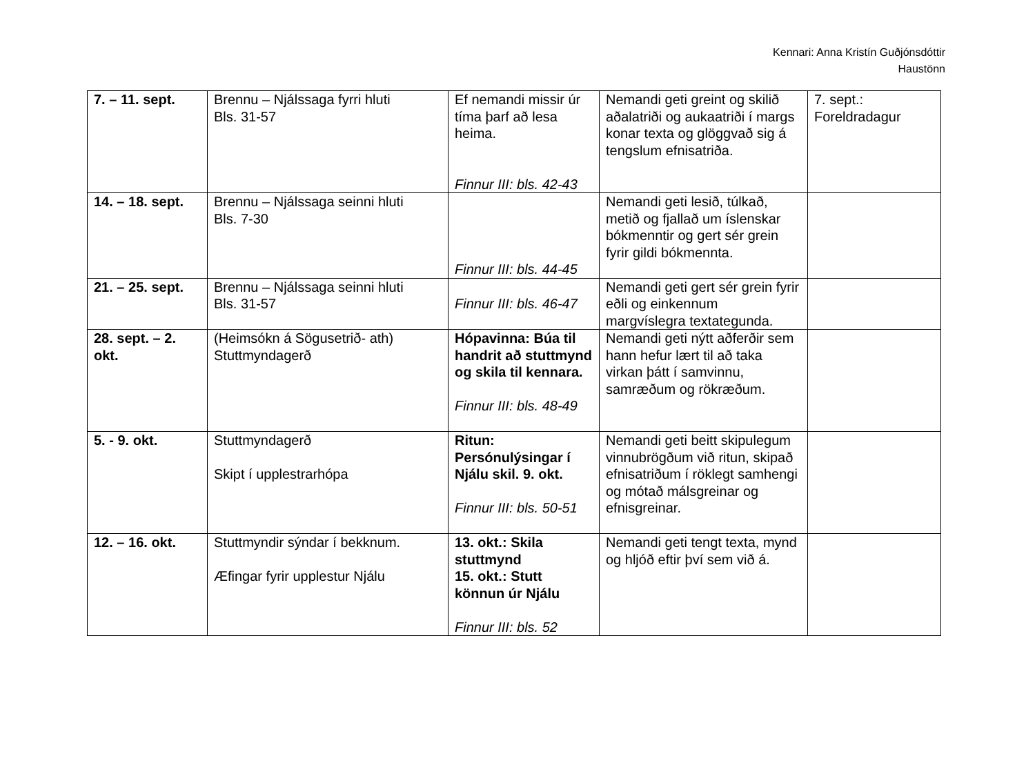Kennari: Anna Kristín Guðjónsdóttir
Haustönn
| 7. – 11. sept. | Brennu – Njálssaga fyrri hluti Bls. 31-57 | Ef nemandi missir úr tíma þarf að lesa heima. Finnur III: bls. 42-43 | Nemandi geti greint og skilið aðalatriði og aukaatriði í margs konar texta og glöggvað sig á tengslum efnisatriða. | 7. sept.: Foreldradagur |
| 14. – 18. sept. | Brennu – Njálssaga seinni hluti Bls. 7-30 | Finnur III: bls. 44-45 | Nemandi geti lesið, túlkað, metið og fjallað um íslenskar bókmenntir og gert sér grein fyrir gildi bókmennta. | |
| 21. – 25. sept. | Brennu – Njálssaga seinni hluti Bls. 31-57 | Finnur III: bls. 46-47 | Nemandi geti gert sér grein fyrir eðli og einkennum margvíslegra textategunda. | |
| 28. sept. – 2. okt. | (Heimsókn á Sögusetrið- ath) Stuttmyndagerð | Hópavinna: Búa til handrit að stuttmynd og skila til kennara. Finnur III: bls. 48-49 | Nemandi geti nýtt aðferðir sem hann hefur lært til að taka virkan þátt í samvinnu, samræðum og rökræðum. | |
| 5. - 9. okt. | Stuttmyndagerð Skipt í upplestrarhópa | Ritun: Persónulýsingar í Njálu skil. 9. okt. Finnur III: bls. 50-51 | Nemandi geti beitt skipulegum vinnubrögðum við ritun, skipað efnisatriðum í röklegt samhengi og mótað málsgreinar og efnisgreinar. | |
| 12. – 16. okt. | Stuttmyndir sýndar í bekknum. Æfingar fyrir upplestur Njálu | 13. okt.: Skila stuttmynd 15. okt.: Stutt könnun úr Njálu Finnur III: bls. 52 | Nemandi geti tengt texta, mynd og hljóð eftir því sem við á. | |